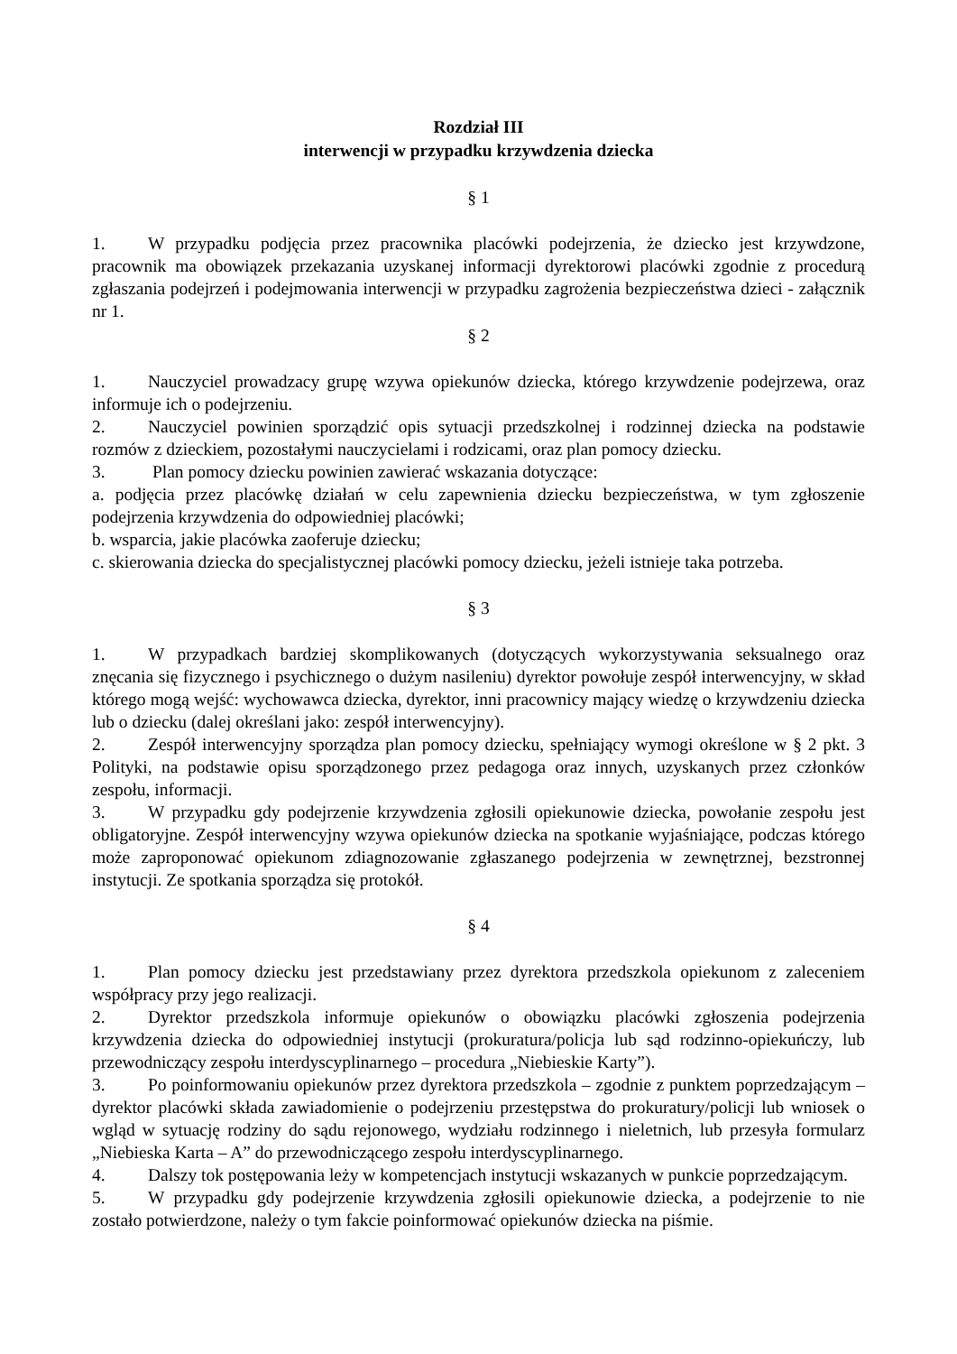Rozdział III
interwencji w przypadku krzywdzenia dziecka
§ 1
1. W przypadku podjęcia przez pracownika placówki podejrzenia, że dziecko jest krzywdzone, pracownik ma obowiązek przekazania uzyskanej informacji dyrektorowi placówki zgodnie z procedurą zgłaszania podejrzeń i podejmowania interwencji w przypadku zagrożenia bezpieczeństwa dzieci - załącznik nr 1.
§ 2
1. Nauczyciel prowadzacy grupę wzywa opiekunów dziecka, którego krzywdzenie podejrzewa, oraz informuje ich o podejrzeniu.
2. Nauczyciel powinien sporządzić opis sytuacji przedszkolnej i rodzinnej dziecka na podstawie rozmów z dzieckiem, pozostałymi nauczycielami i rodzicami, oraz plan pomocy dziecku.
3. Plan pomocy dziecku powinien zawierać wskazania dotyczące:
a. podjęcia przez placówkę działań w celu zapewnienia dziecku bezpieczeństwa, w tym zgłoszenie podejrzenia krzywdzenia do odpowiedniej placówki;
b. wsparcia, jakie placówka zaoferuje dziecku;
c. skierowania dziecka do specjalistycznej placówki pomocy dziecku, jeżeli istnieje taka potrzeba.
§ 3
1. W przypadkach bardziej skomplikowanych (dotyczących wykorzystywania seksualnego oraz znęcania się fizycznego i psychicznego o dużym nasileniu) dyrektor powołuje zespół interwencyjny, w skład którego mogą wejść: wychowawca dziecka, dyrektor, inni pracownicy mający wiedzę o krzywdzeniu dziecka lub o dziecku (dalej określani jako: zespół interwencyjny).
2. Zespół interwencyjny sporządza plan pomocy dziecku, spełniający wymogi określone w § 2 pkt. 3 Polityki, na podstawie opisu sporządzonego przez pedagoga oraz innych, uzyskanych przez członków zespołu, informacji.
3. W przypadku gdy podejrzenie krzywdzenia zgłosili opiekunowie dziecka, powołanie zespołu jest obligatoryjne. Zespół interwencyjny wzywa opiekunów dziecka na spotkanie wyjaśniające, podczas którego może zaproponować opiekunom zdiagnozowanie zgłaszanego podejrzenia w zewnętrznej, bezstronnej instytucji. Ze spotkania sporządza się protokół.
§ 4
1. Plan pomocy dziecku jest przedstawiany przez dyrektora przedszkola opiekunom z zaleceniem współpracy przy jego realizacji.
2. Dyrektor przedszkola informuje opiekunów o obowiązku placówki zgłoszenia podejrzenia krzywdzenia dziecka do odpowiedniej instytucji (prokuratura/policja lub sąd rodzinno-opiekuńczy, lub przewodniczący zespołu interdyscyplinarnego – procedura „Niebieskie Karty”).
3. Po poinformowaniu opiekunów przez dyrektora przedszkola – zgodnie z punktem poprzedzającym – dyrektor placówki składa zawiadomienie o podejrzeniu przestępstwa do prokuratury/policji lub wniosek o wgląd w sytuację rodziny do sądu rejonowego, wydziału rodzinnego i nieletnich, lub przesyła formularz „Niebieska Karta – A” do przewodniczącego zespołu interdyscyplinarnego.
4. Dalszy tok postępowania leży w kompetencjach instytucji wskazanych w punkcie poprzedzającym.
5. W przypadku gdy podejrzenie krzywdzenia zgłosili opiekunowie dziecka, a podejrzenie to nie zostało potwierdzone, należy o tym fakcie poinformować opiekunów dziecka na piśmie.